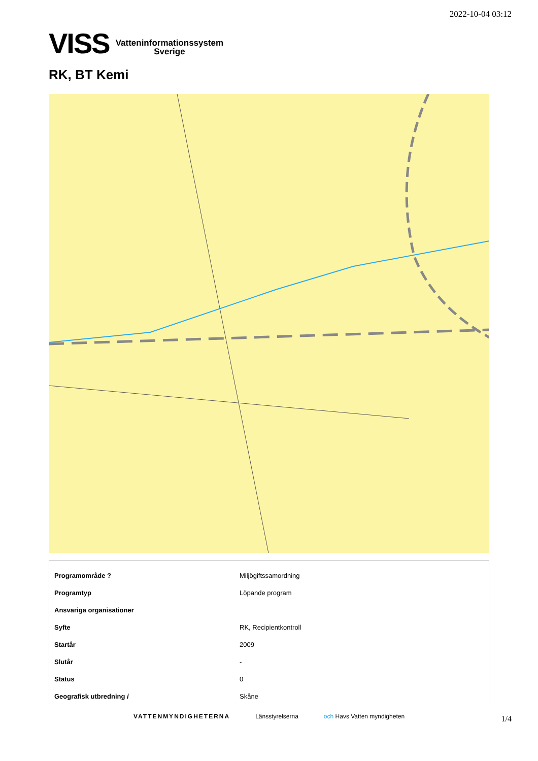2022-10-04 03:12
VISS Vatteninformationssystem
Sverige
RK, BT Kemi
| Programområde ? | Miljögiftssamordning |
| Programtyp | Löpande program |
| Ansvariga organisationer | |
| Syfte | RK, Recipientkontroll |
| Startår | 2009 |
| Slutår | - |
| Status | 0 |
| Geografisk utbredning i | Skåne |
VATTENMYNDIGHETERNA Länsstyrelserna och Havs Vatten myndigheten
1/4